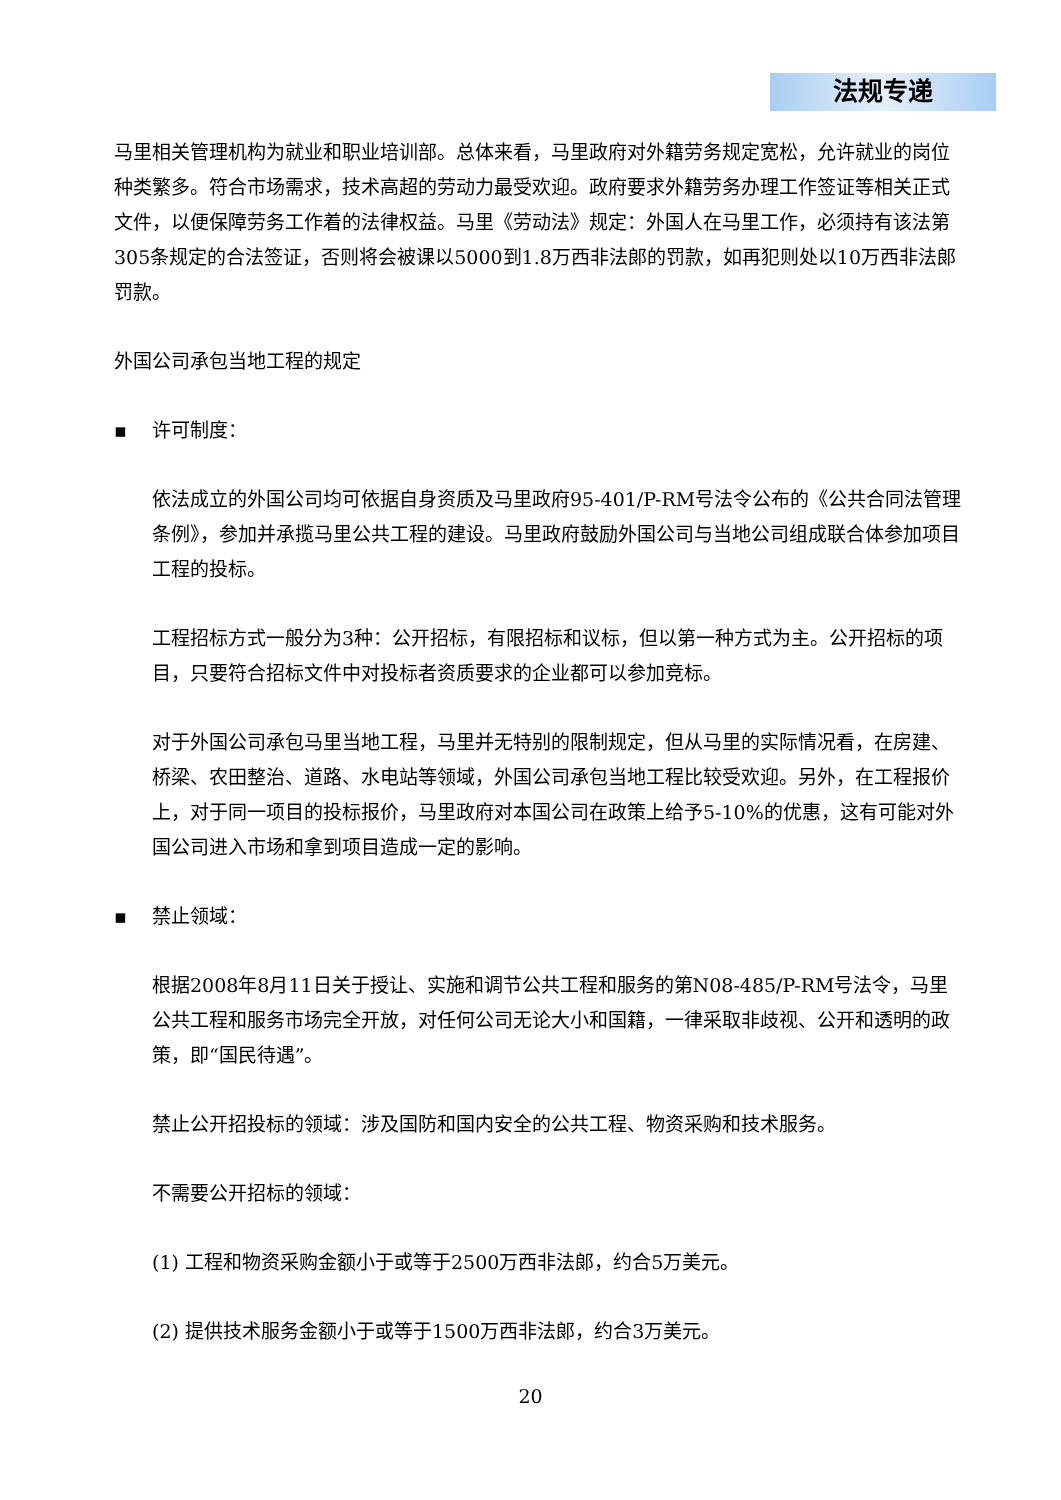法规专递
马里相关管理机构为就业和职业培训部。总体来看，马里政府对外籍劳务规定宽松，允许就业的岗位种类繁多。符合市场需求，技术高超的劳动力最受欢迎。政府要求外籍劳务办理工作签证等相关正式文件，以便保障劳务工作着的法律权益。马里《劳动法》规定：外国人在马里工作，必须持有该法第305条规定的合法签证，否则将会被课以5000到1.8万西非法郎的罚款，如再犯则处以10万西非法郎罚款。
外国公司承包当地工程的规定
▪ 许可制度：
依法成立的外国公司均可依据自身资质及马里政府95-401/P-RM号法令公布的《公共合同法管理条例》，参加并承揽马里公共工程的建设。马里政府鼓励外国公司与当地公司组成联合体参加项目工程的投标。
工程招标方式一般分为3种：公开招标，有限招标和议标，但以第一种方式为主。公开招标的项目，只要符合招标文件中对投标者资质要求的企业都可以参加竞标。
对于外国公司承包马里当地工程，马里并无特别的限制规定，但从马里的实际情况看，在房建、桥梁、农田整治、道路、水电站等领域，外国公司承包当地工程比较受欢迎。另外，在工程报价上，对于同一项目的投标报价，马里政府对本国公司在政策上给予5-10%的优惠，这有可能对外国公司进入市场和拿到项目造成一定的影响。
▪ 禁止领域：
根据2008年8月11日关于授让、实施和调节公共工程和服务的第N08-485/P-RM号法令，马里公共工程和服务市场完全开放，对任何公司无论大小和国籍，一律采取非歧视、公开和透明的政策，即“国民待遇”。
禁止公开招投标的领域：涉及国防和国内安全的公共工程、物资采购和技术服务。
不需要公开招标的领域：
(1) 工程和物资采购金额小于或等于2500万西非法郎，约合5万美元。
(2) 提供技术服务金额小于或等于1500万西非法郎，约合3万美元。
20